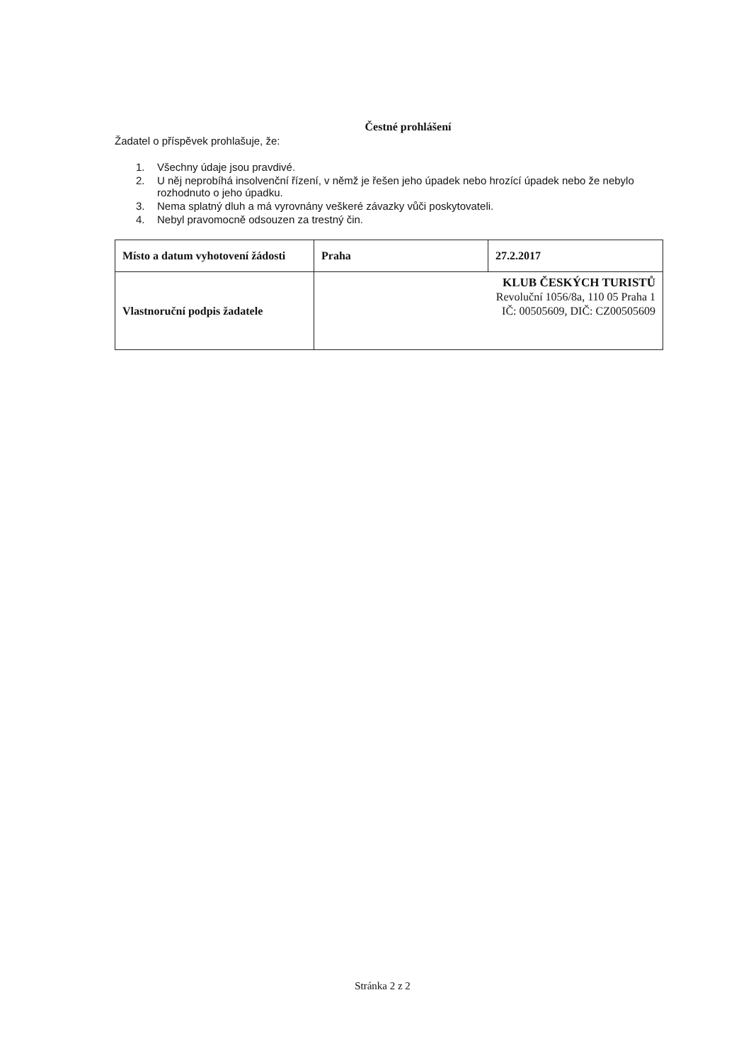Čestné prohlášení
Žadatel o příspěvek prohlašuje, že:
1. Všechny údaje jsou pravdivé.
2. U něj neprobíhá insolvenční řízení, v němž je řešen jeho úpadek nebo hrozící úpadek nebo že nebylo rozhodnuto o jeho úpadku.
3. Nema splatný dluh a má vyrovnány veškeré závazky vůči poskytovateli.
4. Nebyl pravomocně odsouzen za trestný čin.
| Místo a datum vyhotovení žádosti | Praha | 27.2.2017 |
| Vlastnoruční podpis žadatele | KLUB ČESKÝCH TURISTŮ Revoluční 1056/8a, 110 05 Praha 1 IČ: 00505609, DIČ: CZ00505609 | |
Stránka 2 z 2